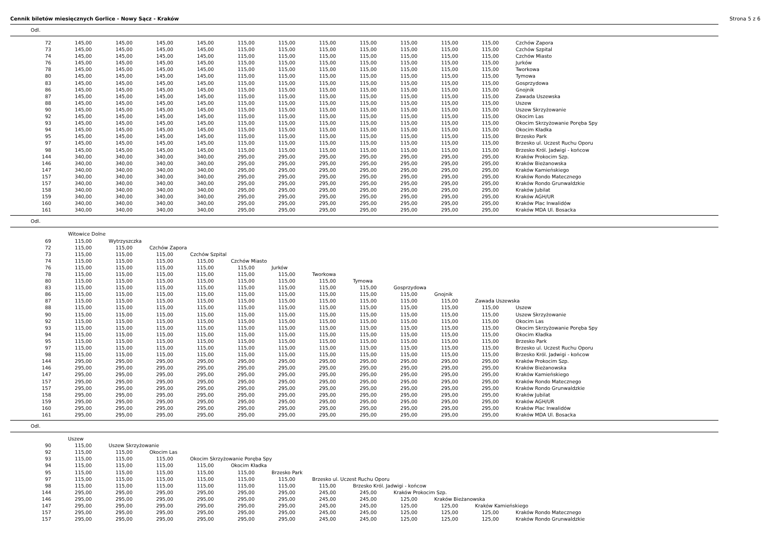Cennik biletów miesięcznych Gorlice - Nowy Sącz - Kraków Strona 5 z 6
Odl.
| 72 | 145,00 | 145,00 | 145,00 | 145,00 | 115,00 | 115,00 | 115,00 | 115,00 | 115,00 | 115,00 | 115,00 | Czchów Zapora |
| 73 | 145,00 | 145,00 | 145,00 | 145,00 | 115,00 | 115,00 | 115,00 | 115,00 | 115,00 | 115,00 | 115,00 | Czchów Szpital |
| 74 | 145,00 | 145,00 | 145,00 | 145,00 | 115,00 | 115,00 | 115,00 | 115,00 | 115,00 | 115,00 | 115,00 | Czchów Miasto |
| 76 | 145,00 | 145,00 | 145,00 | 145,00 | 115,00 | 115,00 | 115,00 | 115,00 | 115,00 | 115,00 | 115,00 | Jurków |
| 78 | 145,00 | 145,00 | 145,00 | 145,00 | 115,00 | 115,00 | 115,00 | 115,00 | 115,00 | 115,00 | 115,00 | Tworkowa |
| 80 | 145,00 | 145,00 | 145,00 | 145,00 | 115,00 | 115,00 | 115,00 | 115,00 | 115,00 | 115,00 | 115,00 | Tymowa |
| 83 | 145,00 | 145,00 | 145,00 | 145,00 | 115,00 | 115,00 | 115,00 | 115,00 | 115,00 | 115,00 | 115,00 | Gosprzydowa |
| 86 | 145,00 | 145,00 | 145,00 | 145,00 | 115,00 | 115,00 | 115,00 | 115,00 | 115,00 | 115,00 | 115,00 | Gnojnik |
| 87 | 145,00 | 145,00 | 145,00 | 145,00 | 115,00 | 115,00 | 115,00 | 115,00 | 115,00 | 115,00 | 115,00 | Zawada Uszewska |
| 88 | 145,00 | 145,00 | 145,00 | 145,00 | 115,00 | 115,00 | 115,00 | 115,00 | 115,00 | 115,00 | 115,00 | Uszew |
| 90 | 145,00 | 145,00 | 145,00 | 145,00 | 115,00 | 115,00 | 115,00 | 115,00 | 115,00 | 115,00 | 115,00 | Uszew Skrzyżowanie |
| 92 | 145,00 | 145,00 | 145,00 | 145,00 | 115,00 | 115,00 | 115,00 | 115,00 | 115,00 | 115,00 | 115,00 | Okocim Las |
| 93 | 145,00 | 145,00 | 145,00 | 145,00 | 115,00 | 115,00 | 115,00 | 115,00 | 115,00 | 115,00 | 115,00 | Okocim Skrzyżowanie Poręba Spy |
| 94 | 145,00 | 145,00 | 145,00 | 145,00 | 115,00 | 115,00 | 115,00 | 115,00 | 115,00 | 115,00 | 115,00 | Okocim Kładka |
| 95 | 145,00 | 145,00 | 145,00 | 145,00 | 115,00 | 115,00 | 115,00 | 115,00 | 115,00 | 115,00 | 115,00 | Brzesko Park |
| 97 | 145,00 | 145,00 | 145,00 | 145,00 | 115,00 | 115,00 | 115,00 | 115,00 | 115,00 | 115,00 | 115,00 | Brzesko ul. Uczest Ruchu Oporu |
| 98 | 145,00 | 145,00 | 145,00 | 145,00 | 115,00 | 115,00 | 115,00 | 115,00 | 115,00 | 115,00 | 115,00 | Brzesko Król. Jadwigi - końcow |
| 144 | 340,00 | 340,00 | 340,00 | 340,00 | 295,00 | 295,00 | 295,00 | 295,00 | 295,00 | 295,00 | 295,00 | Kraków Prokocim Szp. |
| 146 | 340,00 | 340,00 | 340,00 | 340,00 | 295,00 | 295,00 | 295,00 | 295,00 | 295,00 | 295,00 | 295,00 | Kraków Bieżanowska |
| 147 | 340,00 | 340,00 | 340,00 | 340,00 | 295,00 | 295,00 | 295,00 | 295,00 | 295,00 | 295,00 | 295,00 | Kraków Kamieńskiego |
| 157 | 340,00 | 340,00 | 340,00 | 340,00 | 295,00 | 295,00 | 295,00 | 295,00 | 295,00 | 295,00 | 295,00 | Kraków Rondo Matecznego |
| 157 | 340,00 | 340,00 | 340,00 | 340,00 | 295,00 | 295,00 | 295,00 | 295,00 | 295,00 | 295,00 | 295,00 | Kraków Rondo Grunwaldzkie |
| 158 | 340,00 | 340,00 | 340,00 | 340,00 | 295,00 | 295,00 | 295,00 | 295,00 | 295,00 | 295,00 | 295,00 | Kraków Jubilat |
| 159 | 340,00 | 340,00 | 340,00 | 340,00 | 295,00 | 295,00 | 295,00 | 295,00 | 295,00 | 295,00 | 295,00 | Kraków AGH/UR |
| 160 | 340,00 | 340,00 | 340,00 | 340,00 | 295,00 | 295,00 | 295,00 | 295,00 | 295,00 | 295,00 | 295,00 | Kraków Plac Inwalidów |
| 161 | 340,00 | 340,00 | 340,00 | 340,00 | 295,00 | 295,00 | 295,00 | 295,00 | 295,00 | 295,00 | 295,00 | Kraków MDA Ul. Bosacka |
Odl.
| | Witowice Dolne | | | | | | | | | | | |
| 69 | 115,00 | Wytrzyszczka | | | | | | | | | | |
| 72 | 115,00 | 115,00 | Czchów Zapora | | | | | | | | | |
| 73 | 115,00 | 115,00 | 115,00 | Czchów Szpital | | | | | | | | |
| 74 | 115,00 | 115,00 | 115,00 | 115,00 | Czchów Miasto | | | | | | | |
| 76 | 115,00 | 115,00 | 115,00 | 115,00 | 115,00 | Jurków | | | | | | |
| 78 | 115,00 | 115,00 | 115,00 | 115,00 | 115,00 | 115,00 | Tworkowa | | | | | |
| 80 | 115,00 | 115,00 | 115,00 | 115,00 | 115,00 | 115,00 | 115,00 | Tymowa | | | | |
| 83 | 115,00 | 115,00 | 115,00 | 115,00 | 115,00 | 115,00 | 115,00 | 115,00 | Gosprzydowa | | | |
| 86 | 115,00 | 115,00 | 115,00 | 115,00 | 115,00 | 115,00 | 115,00 | 115,00 | 115,00 | Gnojnik | | |
| 87 | 115,00 | 115,00 | 115,00 | 115,00 | 115,00 | 115,00 | 115,00 | 115,00 | 115,00 | 115,00 | Zawada Uszewska | |
| 88 | 115,00 | 115,00 | 115,00 | 115,00 | 115,00 | 115,00 | 115,00 | 115,00 | 115,00 | 115,00 | 115,00 | Uszew |
| 90 | 115,00 | 115,00 | 115,00 | 115,00 | 115,00 | 115,00 | 115,00 | 115,00 | 115,00 | 115,00 | 115,00 | Uszew Skrzyżowanie |
| 92 | 115,00 | 115,00 | 115,00 | 115,00 | 115,00 | 115,00 | 115,00 | 115,00 | 115,00 | 115,00 | 115,00 | Okocim Las |
| 93 | 115,00 | 115,00 | 115,00 | 115,00 | 115,00 | 115,00 | 115,00 | 115,00 | 115,00 | 115,00 | 115,00 | Okocim Skrzyżowanie Poręba Spy |
| 94 | 115,00 | 115,00 | 115,00 | 115,00 | 115,00 | 115,00 | 115,00 | 115,00 | 115,00 | 115,00 | 115,00 | Okocim Kładka |
| 95 | 115,00 | 115,00 | 115,00 | 115,00 | 115,00 | 115,00 | 115,00 | 115,00 | 115,00 | 115,00 | 115,00 | Brzesko Park |
| 97 | 115,00 | 115,00 | 115,00 | 115,00 | 115,00 | 115,00 | 115,00 | 115,00 | 115,00 | 115,00 | 115,00 | Brzesko ul. Uczest Ruchu Oporu |
| 98 | 115,00 | 115,00 | 115,00 | 115,00 | 115,00 | 115,00 | 115,00 | 115,00 | 115,00 | 115,00 | 115,00 | Brzesko Król. Jadwigi - końcow |
| 144 | 295,00 | 295,00 | 295,00 | 295,00 | 295,00 | 295,00 | 295,00 | 295,00 | 295,00 | 295,00 | 295,00 | Kraków Prokocim Szp. |
| 146 | 295,00 | 295,00 | 295,00 | 295,00 | 295,00 | 295,00 | 295,00 | 295,00 | 295,00 | 295,00 | 295,00 | Kraków Bieżanowska |
| 147 | 295,00 | 295,00 | 295,00 | 295,00 | 295,00 | 295,00 | 295,00 | 295,00 | 295,00 | 295,00 | 295,00 | Kraków Kamieńskiego |
| 157 | 295,00 | 295,00 | 295,00 | 295,00 | 295,00 | 295,00 | 295,00 | 295,00 | 295,00 | 295,00 | 295,00 | Kraków Rondo Matecznego |
| 157 | 295,00 | 295,00 | 295,00 | 295,00 | 295,00 | 295,00 | 295,00 | 295,00 | 295,00 | 295,00 | 295,00 | Kraków Rondo Grunwaldzkie |
| 158 | 295,00 | 295,00 | 295,00 | 295,00 | 295,00 | 295,00 | 295,00 | 295,00 | 295,00 | 295,00 | 295,00 | Kraków Jubilat |
| 159 | 295,00 | 295,00 | 295,00 | 295,00 | 295,00 | 295,00 | 295,00 | 295,00 | 295,00 | 295,00 | 295,00 | Kraków AGH/UR |
| 160 | 295,00 | 295,00 | 295,00 | 295,00 | 295,00 | 295,00 | 295,00 | 295,00 | 295,00 | 295,00 | 295,00 | Kraków Plac Inwalidów |
| 161 | 295,00 | 295,00 | 295,00 | 295,00 | 295,00 | 295,00 | 295,00 | 295,00 | 295,00 | 295,00 | 295,00 | Kraków MDA Ul. Bosacka |
Odl.
| | Uszew | | | | | | | | | | | |
| 90 | 115,00 | Uszew Skrzyżowanie | | | | | | | | | | |
| 92 | 115,00 | 115,00 | Okocim Las | | | | | | | | | |
| 93 | 115,00 | 115,00 | 115,00 | Okocim Skrzyżowanie Poręba Spy | | | | | | | | |
| 94 | 115,00 | 115,00 | 115,00 | 115,00 | Okocim Kładka | | | | | | | |
| 95 | 115,00 | 115,00 | 115,00 | 115,00 | 115,00 | Brzesko Park | | | | | | |
| 97 | 115,00 | 115,00 | 115,00 | 115,00 | 115,00 | 115,00 | Brzesko ul. Uczest Ruchu Oporu | | | | | |
| 98 | 115,00 | 115,00 | 115,00 | 115,00 | 115,00 | 115,00 | 115,00 | Brzesko Król. Jadwigi - końcow | | | | |
| 144 | 295,00 | 295,00 | 295,00 | 295,00 | 295,00 | 295,00 | 245,00 | 245,00 | Kraków Prokocim Szp. | | | |
| 146 | 295,00 | 295,00 | 295,00 | 295,00 | 295,00 | 295,00 | 245,00 | 245,00 | 125,00 | Kraków Bieżanowska | | |
| 147 | 295,00 | 295,00 | 295,00 | 295,00 | 295,00 | 295,00 | 245,00 | 245,00 | 125,00 | 125,00 | Kraków Kamieńskiego | |
| 157 | 295,00 | 295,00 | 295,00 | 295,00 | 295,00 | 295,00 | 245,00 | 245,00 | 125,00 | 125,00 | 125,00 | Kraków Rondo Matecznego |
| 157 | 295,00 | 295,00 | 295,00 | 295,00 | 295,00 | 295,00 | 245,00 | 245,00 | 125,00 | 125,00 | 125,00 | Kraków Rondo Grunwaldzkie |